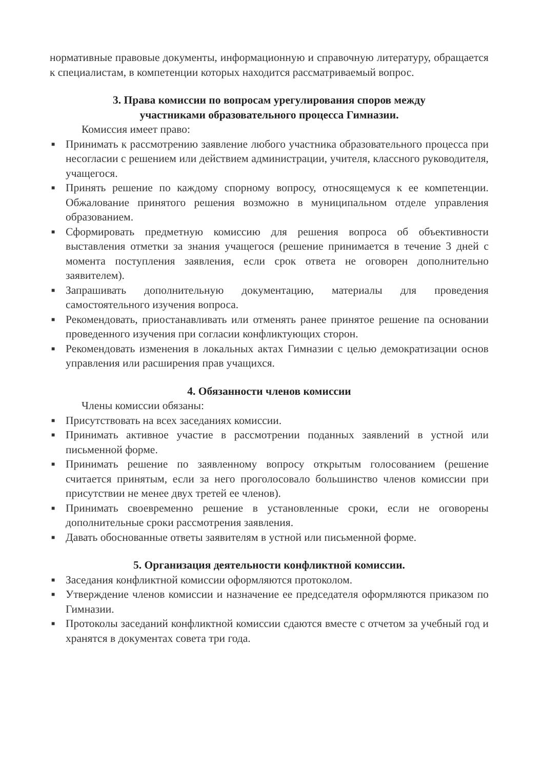нормативные правовые документы, информационную и справочную литературу, обращается к специалистам, в компетенции которых находится рассматриваемый вопрос.
3. Права комиссии по вопросам урегулирования споров между
участниками образовательного процесса Гимназии.
Комиссия имеет право:
■ Принимать к рассмотрению заявление любого участника образовательного процесса при несогласии с решением или действием администрации, учителя, классного руководителя, учащегося.
■ Принять решение по каждому спорному вопросу, относящемуся к ее компетенции. Обжалование принятого решения возможно в муниципальном отделе управления образованием.
■ Сформировать предметную комиссию для решения вопроса об объективности выставления отметки за знания учащегося (решение принимается в течение 3 дней с момента поступления заявления, если срок ответа не оговорен дополнительно заявителем).
■ Запрашивать дополнительную документацию, материалы для проведения самостоятельного изучения вопроса.
■ Рекомендовать, приостанавливать или отменять ранее принятое решение па основании проведенного изучения при согласии конфликтующих сторон.
■ Рекомендовать изменения в локальных актах Гимназии с целью демократизации основ управления или расширения прав учащихся.
4. Обязанности членов комиссии
Члены комиссии обязаны:
■ Присутствовать на всех заседаниях комиссии.
■ Принимать активное участие в рассмотрении поданных заявлений в устной или письменной форме.
■ Принимать решение по заявленному вопросу открытым голосованием (решение считается принятым, если за него проголосовало большинство членов комиссии при присутствии не менее двух третей ее членов).
■ Принимать своевременно решение в установленные сроки, если не оговорены дополнительные сроки рассмотрения заявления.
■ Давать обоснованные ответы заявителям в устной или письменной форме.
5. Организация деятельности конфликтной комиссии.
■ Заседания конфликтной комиссии оформляются протоколом.
■ Утверждение членов комиссии и назначение ее председателя оформляются приказом по Гимназии.
■ Протоколы заседаний конфликтной комиссии сдаются вместе с отчетом за учебный год и хранятся в документах совета три года.